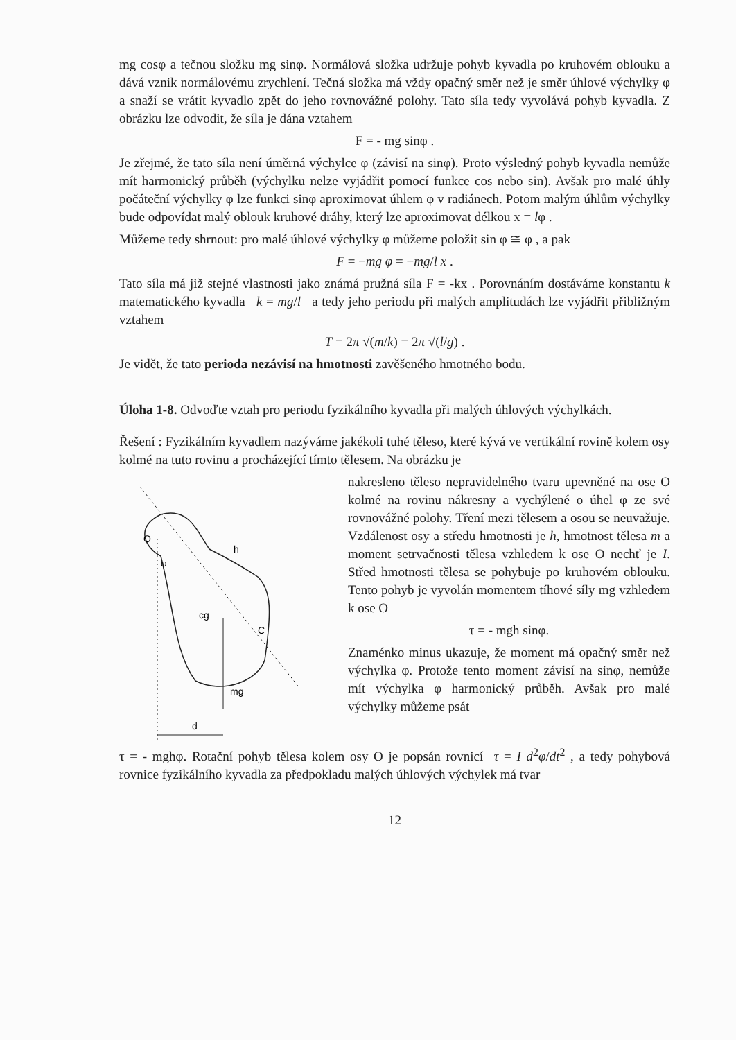mg cosφ a tečnou složku mg sinφ. Normálová složka udržuje pohyb kyvadla po kruhovém oblouku a dává vznik normálovému zrychlení. Tečná složka má vždy opačný směr než je směr úhlové výchylky φ a snaží se vrátit kyvadlo zpět do jeho rovnovážné polohy. Tato síla tedy vyvolává pohyb kyvadla. Z obrázku lze odvodit, že síla je dána vztahem
F = - mg sinφ .
Je zřejmé, že tato síla není úměrná výchylce φ (závisí na sinφ). Proto výsledný pohyb kyvadla nemůže mít harmonický průběh (výchylku nelze vyjádřit pomocí funkce cos nebo sin). Avšak pro malé úhly počáteční výchylky φ lze funkci sinφ aproximovat úhlem φ v radiánech. Potom malým úhlům výchylky bude odpovídat malý oblouk kruhové dráhy, který lze aproximovat délkou x = lφ .
Můžeme tedy shrnout: pro malé úhlové výchylky φ můžeme položit sin φ ≅ φ , a pak
F = −mg φ = −mg/l x .
Tato síla má již stejné vlastnosti jako známá pružná síla F = -kx . Porovnáním dostáváme konstantu k matematického kyvadla k = mg/l a tedy jeho periodu při malých amplitudách lze vyjádřit přibližným vztahem
T = 2π √(m/k) = 2π √(l/g) .
Je vidět, že tato perioda nezávisí na hmotnosti zavěšeného hmotného bodu.
Úloha 1-8. Odvoďte vztah pro periodu fyzikálního kyvadla při malých úhlových výchylkách.
Řešení : Fyzikálním kyvadlem nazýváme jakékoli tuhé těleso, které kývá ve vertikální rovině kolem osy kolmé na tuto rovinu a procházející tímto tělesem. Na obrázku je
O
h
φ
cg
C
mg
d
nakresleno těleso nepravidelného tvaru upevněné na ose O kolmé na rovinu nákresny a vychýlené o úhel φ ze své rovnovážné polohy. Tření mezi tělesem a osou se neuvažuje. Vzdálenost osy a středu hmotnosti je h, hmotnost tělesa m a moment setrvačnosti tělesa vzhledem k ose O nechť je I. Střed hmotnosti tělesa se pohybuje po kruhovém oblouku. Tento pohyb je vyvolán momentem tíhové síly mg vzhledem k ose O
τ = - mgh sinφ.
Znaménko minus ukazuje, že moment má opačný směr než výchylka φ. Protože tento moment závisí na sinφ, nemůže mít výchylka φ harmonický průběh. Avšak pro malé výchylky můžeme psát
τ = - mghφ. Rotační pohyb tělesa kolem osy O je popsán rovnicí τ = I d<sup>2</sup>φ/dt<sup>2</sup> , a tedy pohybová rovnice fyzikálního kyvadla za předpokladu malých úhlových výchylek má tvar
12